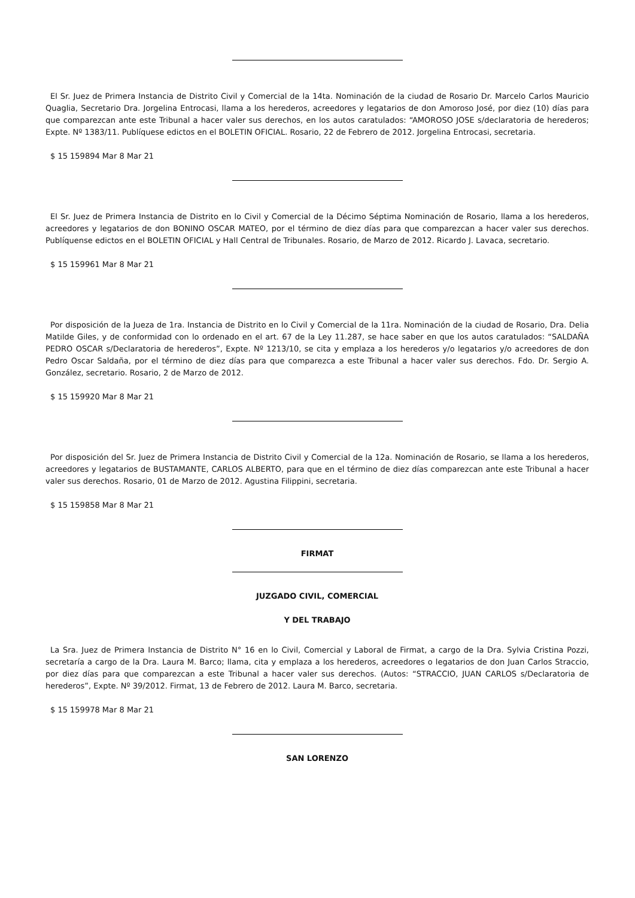El Sr. Juez de Primera Instancia de Distrito Civil y Comercial de la 14ta. Nominación de la ciudad de Rosario Dr. Marcelo Carlos Mauricio Quaglia, Secretario Dra. Jorgelina Entrocasi, llama a los herederos, acreedores y legatarios de don Amoroso José, por diez (10) días para que comparezcan ante este Tribunal a hacer valer sus derechos, en los autos caratulados: “AMOROSO JOSE s/declaratoria de herederos; Expte. Nº 1383/11. Publíquese edictos en el BOLETIN OFICIAL. Rosario, 22 de Febrero de 2012. Jorgelina Entrocasi, secretaria.
$ 15 159894 Mar 8 Mar 21
El Sr. Juez de Primera Instancia de Distrito en lo Civil y Comercial de la Décimo Séptima Nominación de Rosario, llama a los herederos, acreedores y legatarios de don BONINO OSCAR MATEO, por el término de diez días para que comparezcan a hacer valer sus derechos. Publíquense edictos en el BOLETIN OFICIAL y Hall Central de Tribunales. Rosario, de Marzo de 2012. Ricardo J. Lavaca, secretario.
$ 15 159961 Mar 8 Mar 21
Por disposición de la Jueza de 1ra. Instancia de Distrito en lo Civil y Comercial de la 11ra. Nominación de la ciudad de Rosario, Dra. Delia Matilde Giles, y de conformidad con lo ordenado en el art. 67 de la Ley 11.287, se hace saber en que los autos caratulados: “SALDAÑA PEDRO OSCAR s/Declaratoria de herederos”, Expte. Nº 1213/10, se cita y emplaza a los herederos y/o legatarios y/o acreedores de don Pedro Oscar Saldaña, por el término de diez días para que comparezca a este Tribunal a hacer valer sus derechos. Fdo. Dr. Sergio A. González, secretario. Rosario, 2 de Marzo de 2012.
$ 15 159920 Mar 8 Mar 21
Por disposición del Sr. Juez de Primera Instancia de Distrito Civil y Comercial de la 12a. Nominación de Rosario, se llama a los herederos, acreedores y legatarios de BUSTAMANTE, CARLOS ALBERTO, para que en el término de diez días comparezcan ante este Tribunal a hacer valer sus derechos. Rosario, 01 de Marzo de 2012. Agustina Filippini, secretaria.
$ 15 159858 Mar 8 Mar 21
FIRMAT
JUZGADO CIVIL, COMERCIAL
Y DEL TRABAJO
La Sra. Juez de Primera Instancia de Distrito N° 16 en lo Civil, Comercial y Laboral de Firmat, a cargo de la Dra. Sylvia Cristina Pozzi, secretaría a cargo de la Dra. Laura M. Barco; llama, cita y emplaza a los herederos, acreedores o legatarios de don Juan Carlos Straccio, por diez días para que comparezcan a este Tribunal a hacer valer sus derechos. (Autos: “STRACCIO, JUAN CARLOS s/Declaratoria de herederos”, Expte. Nº 39/2012. Firmat, 13 de Febrero de 2012. Laura M. Barco, secretaria.
$ 15 159978 Mar 8 Mar 21
SAN LORENZO